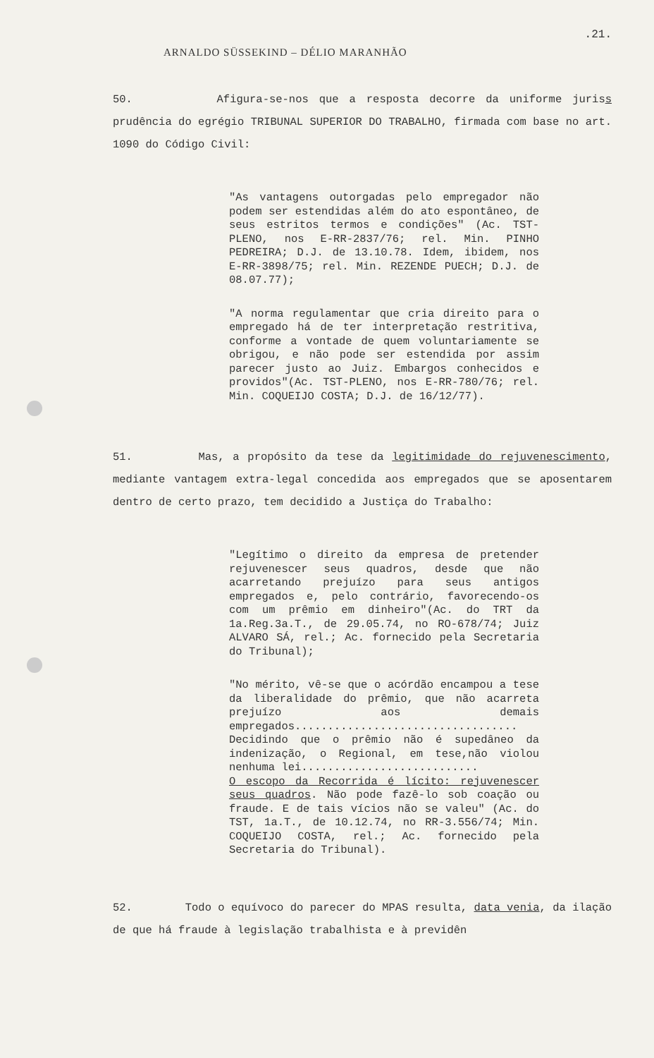.21.
ARNALDO SÜSSEKIND – DÉLIO MARANHÃO
50. Afigura-se-nos que a resposta decorre da uniforme juriss prudência do egrégio TRIBUNAL SUPERIOR DO TRABALHO, firmada com base no art. 1090 do Código Civil:
"As vantagens outorgadas pelo empregador não podem ser estendidas além do ato espontâneo, de seus estritos termos e condições" (Ac. TST-PLENO, nos E-RR-2837/76; rel. Min. PINHO PEDREIRA; D.J. de 13.10.78. Idem, ibidem, nos E-RR-3898/75; rel. Min. REZENDE PUECH; D.J. de 08.07.77);
"A norma regulamentar que cria direito para o empregado há de ter interpretação restritiva, conforme a vontade de quem voluntariamente se obrigou, e não pode ser estendida por assim parecer justo ao Juiz. Embargos conhecidos e providos"(Ac. TST-PLENO, nos E-RR-780/76; rel. Min. COQUEIJO COSTA; D.J. de 16/12/77).
51. Mas, a propósito da tese da legitimidade do rejuvenescimento, mediante vantagem extra-legal concedida aos empregados que se aposentarem dentro de certo prazo, tem decidido a Justiça do Trabalho:
"Legítimo o direito da empresa de pretender rejuvenescer seus quadros, desde que não acarretando prejuízo para seus antigos empregados e, pelo contrário, favorecendo-os com um prêmio em dinheiro"(Ac. do TRT da 1a.Reg.3a.T., de 29.05.74, no RO-678/74; Juiz ALVARO SÁ, rel.; Ac. fornecido pela Secretaria do Tribunal);
"No mérito, vê-se que o acórdão encampou a tese da liberalidade do prêmio, que não acarreta prejuízo aos demais empregados..................................
Decidindo que o prêmio não é supedâneo da indenização, o Regional, em tese,não violou nenhuma lei...........................
O escopo da Recorrida é lícito: rejuvenescer seus quadros. Não pode fazê-lo sob coação ou fraude. E de tais vícios não se valeu" (Ac. do TST, 1a.T., de 10.12.74, no RR-3.556/74; Min. COQUEIJO COSTA, rel.; Ac. fornecido pela Secretaria do Tribunal).
52. Todo o equívoco do parecer do MPAS resulta, data venia, da ilação de que há fraude à legislação trabalhista e à previdên